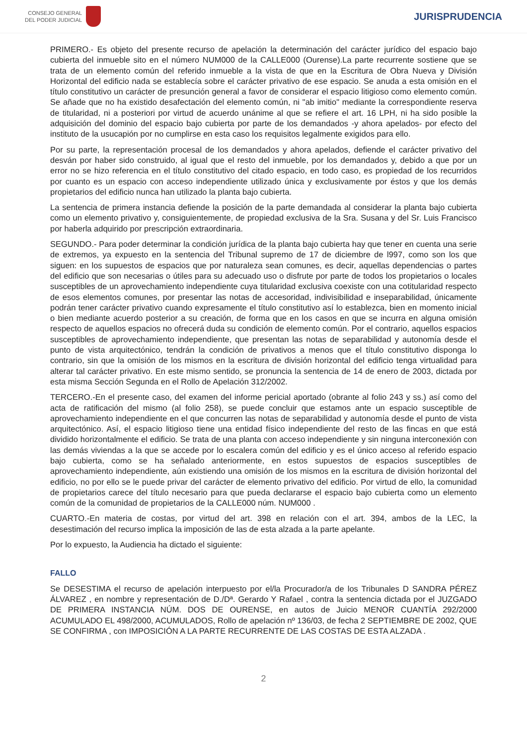CONSEJO GENERAL
DEL PODER JUDICIAL
JURISPRUDENCIA
PRIMERO.- Es objeto del presente recurso de apelación la determinación del carácter jurídico del espacio bajo cubierta del inmueble sito en el número NUM000 de la CALLE000 (Ourense).La parte recurrente sostiene que se trata de un elemento común del referido inmueble a la vista de que en la Escritura de Obra Nueva y División Horizontal del edificio nada se establecía sobre el carácter privativo de ese espacio. Se anuda a esta omisión en el título constitutivo un carácter de presunción general a favor de considerar el espacio litigioso como elemento común. Se añade que no ha existido desafectación del elemento común, ni "ab imitio" mediante la correspondiente reserva de titularidad, ni a posteriori por virtud de acuerdo unánime al que se refiere el art. 16 LPH, ni ha sido posible la adquisición del dominio del espacio bajo cubierta por parte de los demandados -y ahora apelados- por efecto del instituto de la usucapión por no cumplirse en esta caso los requisitos legalmente exigidos para ello.
Por su parte, la representación procesal de los demandados y ahora apelados, defiende el carácter privativo del desván por haber sido construido, al igual que el resto del inmueble, por los demandados y, debido a que por un error no se hizo referencia en el título constitutivo del citado espacio, en todo caso, es propiedad de los recurridos por cuanto es un espacio con acceso independiente utilizado única y exclusivamente por éstos y que los demás propietarios del edificio nunca han utilizado la planta bajo cubierta.
La sentencia de primera instancia defiende la posición de la parte demandada al considerar la planta bajo cubierta como un elemento privativo y, consiguientemente, de propiedad exclusiva de la Sra. Susana y del Sr. Luis Francisco por haberla adquirido por prescripción extraordinaria.
SEGUNDO.- Para poder determinar la condición jurídica de la planta bajo cubierta hay que tener en cuenta una serie de extremos, ya expuesto en la sentencia del Tribunal supremo de 17 de diciembre de l997, como son los que siguen: en los supuestos de espacios que por naturaleza sean comunes, es decir, aquellas dependencias o partes del edificio que son necesarias o útiles para su adecuado uso o disfrute por parte de todos los propietarios o locales susceptibles de un aprovechamiento independiente cuya titularidad exclusiva coexiste con una cotitularidad respecto de esos elementos comunes, por presentar las notas de accesoridad, indivisibilidad e inseparabilidad, únicamente podrán tener carácter privativo cuando expresamente el título constitutivo así lo establezca, bien en momento inicial o bien mediante acuerdo posterior a su creación, de forma que en los casos en que se incurra en alguna omisión respecto de aquellos espacios no ofrecerá duda su condición de elemento común. Por el contrario, aquellos espacios susceptibles de aprovechamiento independiente, que presentan las notas de separabilidad y autonomía desde el punto de vista arquitectónico, tendrán la condición de privativos a menos que el título constitutivo disponga lo contrario, sin que la omisión de los mismos en la escritura de división horizontal del edificio tenga virtualidad para alterar tal carácter privativo. En este mismo sentido, se pronuncia la sentencia de 14 de enero de 2003, dictada por esta misma Sección Segunda en el Rollo de Apelación 312/2002.
TERCERO.-En el presente caso, del examen del informe pericial aportado (obrante al folio 243 y ss.) así como del acta de ratificación del mismo (al folio 258), se puede concluir que estamos ante un espacio susceptible de aprovechamiento independiente en el que concurren las notas de separabilidad y autonomía desde el punto de vista arquitectónico. Así, el espacio litigioso tiene una entidad físico independiente del resto de las fincas en que está dividido horizontalmente el edificio. Se trata de una planta con acceso independiente y sin ninguna interconexión con las demás viviendas a la que se accede por lo escalera común del edificio y es el único acceso al referido espacio bajo cubierta, como se ha señalado anteriormente, en estos supuestos de espacios susceptibles de aprovechamiento independiente, aún existiendo una omisión de los mismos en la escritura de división horizontal del edificio, no por ello se le puede privar del carácter de elemento privativo del edificio. Por virtud de ello, la comunidad de propietarios carece del título necesario para que pueda declararse el espacio bajo cubierta como un elemento común de la comunidad de propietarios de la CALLE000 núm. NUM000 .
CUARTO.-En materia de costas, por virtud del art. 398 en relación con el art. 394, ambos de la LEC, la desestimación del recurso implica la imposición de las de esta alzada a la parte apelante.
Por lo expuesto, la Audiencia ha dictado el siguiente:
FALLO
Se DESESTIMA el recurso de apelación interpuesto por el/la Procurador/a de los Tribunales D SANDRA PÉREZ ÁLVAREZ , en nombre y representación de D./Dª. Gerardo Y Rafael , contra la sentencia dictada por el JUZGADO DE PRIMERA INSTANCIA NÚM. DOS DE OURENSE, en autos de Juicio MENOR CUANTÍA 292/2000 ACUMULADO EL 498/2000, ACUMULADOS, Rollo de apelación nº 136/03, de fecha 2 SEPTIEMBRE DE 2002, QUE SE CONFIRMA , con IMPOSICIÓN A LA PARTE RECURRENTE DE LAS COSTAS DE ESTA ALZADA .
2